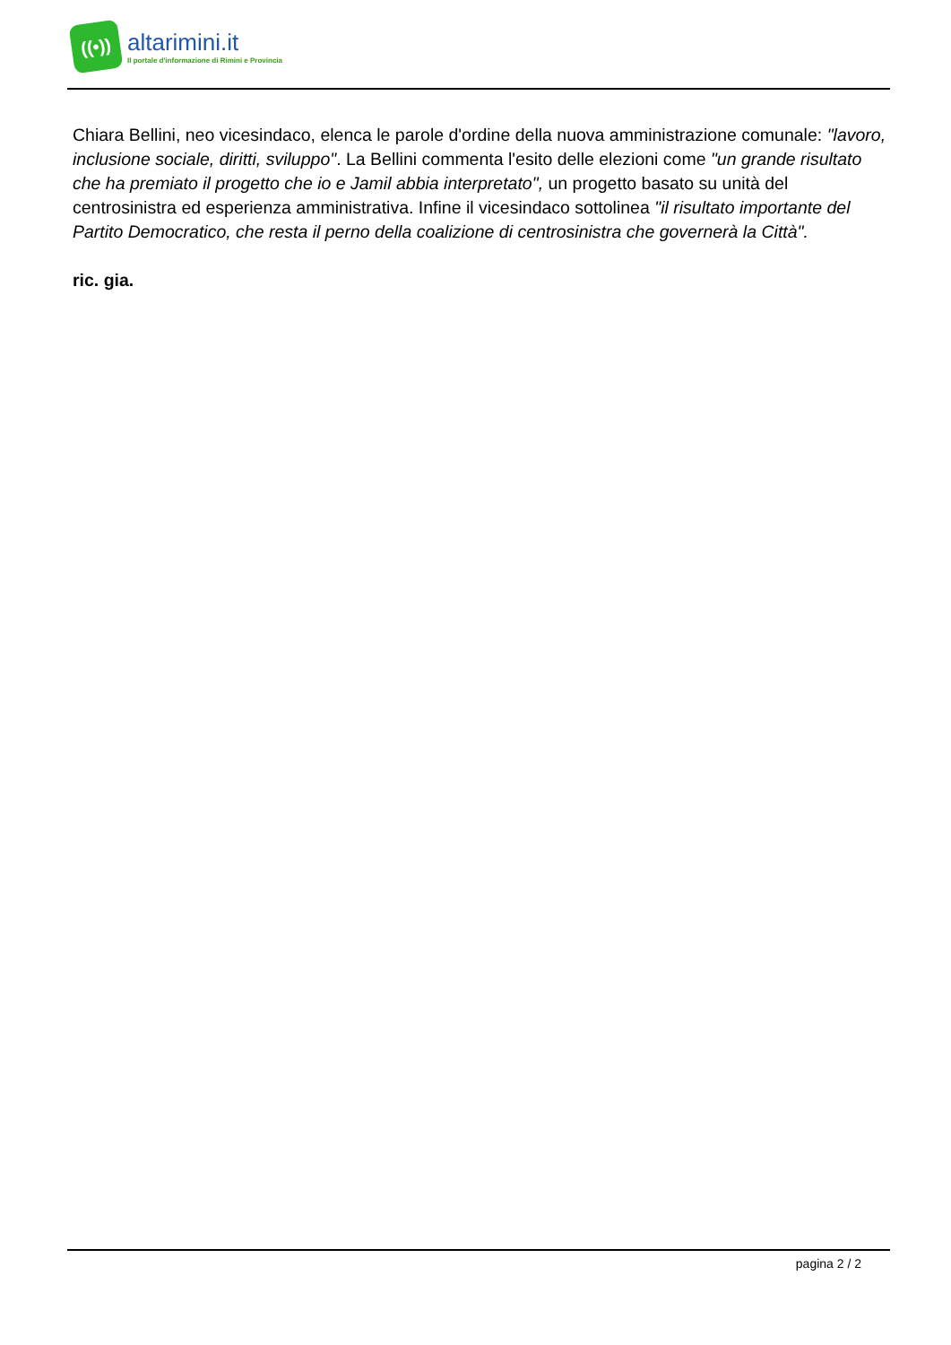((•))
altarimini.it
Il portale d'informazione di Rimini e Provincia
Chiara Bellini, neo vicesindaco, elenca le parole d'ordine della nuova amministrazione comunale: "lavoro, inclusione sociale, diritti, sviluppo". La Bellini commenta l'esito delle elezioni come "un grande risultato che ha premiato il progetto che io e Jamil abbia interpretato", un progetto basato su unità del centrosinistra ed esperienza amministrativa. Infine il vicesindaco sottolinea "il risultato importante del Partito Democratico, che resta il perno della coalizione di centrosinistra che governerà la Città".
ric. gia.
pagina 2 / 2